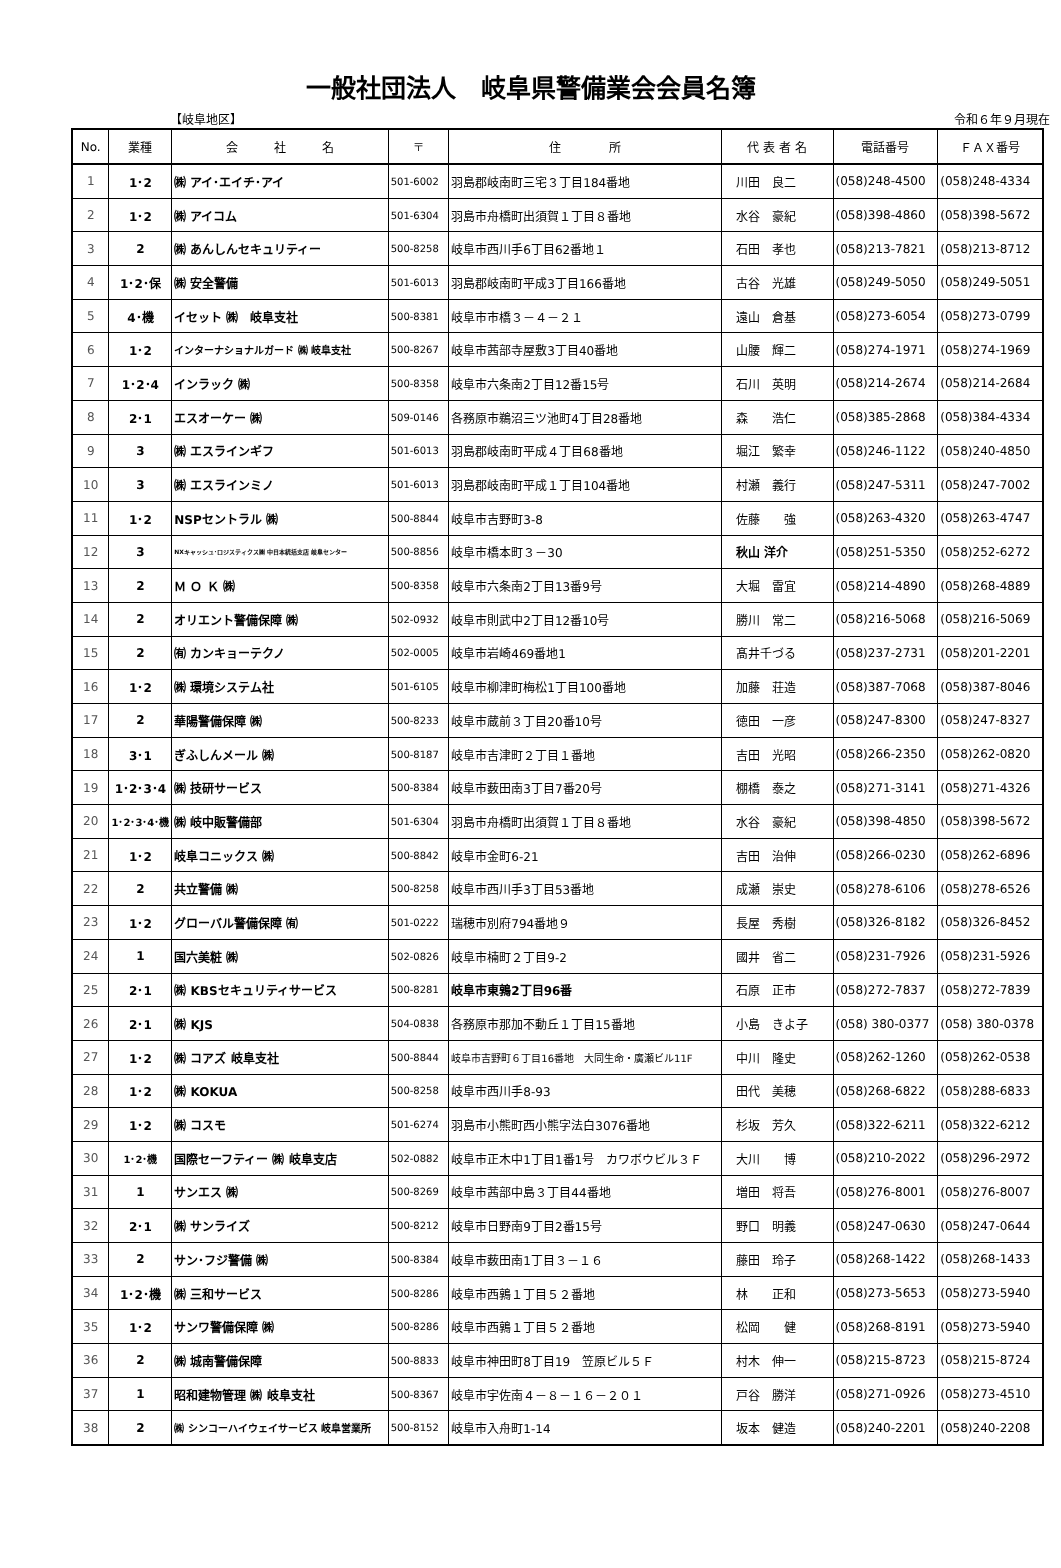一般社団法人　岐阜県警備業会会員名簿
【岐阜地区】 令和６年９月現在
| No. | 業種 | 会 社 名 | 〒 | 住 所 | 代 表 者 名 | 電話番号 | ＦＡＸ番号 |
| --- | --- | --- | --- | --- | --- | --- | --- |
| 1 | 1･2 | ㈱ アイ･エイチ･アイ | 501-6002 | 羽島郡岐南町三宅３丁目184番地 | 川田 良二 | (058)248-4500 | (058)248-4334 |
| 2 | 1･2 | ㈱ アイコム | 501-6304 | 羽島市舟橋町出須賀１丁目８番地 | 水谷 豪紀 | (058)398-4860 | (058)398-5672 |
| 3 | 2 | ㈱ あんしんセキュリティー | 500-8258 | 岐阜市西川手6丁目62番地１ | 石田 孝也 | (058)213-7821 | (058)213-8712 |
| 4 | 1･2･保 | ㈱ 安全警備 | 501-6013 | 羽島郡岐南町平成3丁目166番地 | 古谷 光雄 | (058)249-5050 | (058)249-5051 |
| 5 | 4･機 | イセット ㈱ 岐阜支社 | 500-8381 | 岐阜市市橋３－４－２１ | 遠山 倉基 | (058)273-6054 | (058)273-0799 |
| 6 | 1･2 | インターナショナルガード ㈱ 岐阜支社 | 500-8267 | 岐阜市茜部寺屋敷3丁目40番地 | 山腰 輝二 | (058)274-1971 | (058)274-1969 |
| 7 | 1･2･4 | インラック ㈱ | 500-8358 | 岐阜市六条南2丁目12番15号 | 石川 英明 | (058)214-2674 | (058)214-2684 |
| 8 | 2･1 | エスオーケー ㈱ | 509-0146 | 各務原市鵜沼三ツ池町4丁目28番地 | 森 浩仁 | (058)385-2868 | (058)384-4334 |
| 9 | 3 | ㈱ エスラインギフ | 501-6013 | 羽島郡岐南町平成４丁目68番地 | 堀江 繁幸 | (058)246-1122 | (058)240-4850 |
| 10 | 3 | ㈱ エスラインミノ | 501-6013 | 羽島郡岐南町平成１丁目104番地 | 村瀬 義行 | (058)247-5311 | (058)247-7002 |
| 11 | 1･2 | NSPセントラル ㈱ | 500-8844 | 岐阜市吉野町3-8 | 佐藤 強 | (058)263-4320 | (058)263-4747 |
| 12 | 3 | NXキャッシュ･ロジスティクス㈱ 中日本統括支店 岐阜センター | 500-8856 | 岐阜市橋本町３－30 | 秋山 洋介 | (058)251-5350 | (058)252-6272 |
| 13 | 2 | Ｍ Ｏ Ｋ ㈱ | 500-8358 | 岐阜市六条南2丁目13番9号 | 大堀 雷宜 | (058)214-4890 | (058)268-4889 |
| 14 | 2 | オリエント警備保障 ㈱ | 502-0932 | 岐阜市則武中2丁目12番10号 | 勝川 常二 | (058)216-5068 | (058)216-5069 |
| 15 | 2 | ㈲ カンキョーテクノ | 502-0005 | 岐阜市岩崎469番地1 | 髙井千づる | (058)237-2731 | (058)201-2201 |
| 16 | 1･2 | ㈱ 環境システム社 | 501-6105 | 岐阜市柳津町梅松1丁目100番地 | 加藤 荘造 | (058)387-7068 | (058)387-8046 |
| 17 | 2 | 華陽警備保障 ㈱ | 500-8233 | 岐阜市蔵前３丁目20番10号 | 徳田 一彦 | (058)247-8300 | (058)247-8327 |
| 18 | 3･1 | ぎふしんメール ㈱ | 500-8187 | 岐阜市吉津町２丁目１番地 | 吉田 光昭 | (058)266-2350 | (058)262-0820 |
| 19 | 1･2･3･4 | ㈱ 技研サービス | 500-8384 | 岐阜市薮田南3丁目7番20号 | 棚橋 泰之 | (058)271-3141 | (058)271-4326 |
| 20 | 1･2･3･4･機 | ㈱ 岐中販警備部 | 501-6304 | 羽島市舟橋町出須賀１丁目８番地 | 水谷 豪紀 | (058)398-4850 | (058)398-5672 |
| 21 | 1･2 | 岐阜コニックス ㈱ | 500-8842 | 岐阜市金町6-21 | 吉田 治伸 | (058)266-0230 | (058)262-6896 |
| 22 | 2 | 共立警備 ㈱ | 500-8258 | 岐阜市西川手3丁目53番地 | 成瀬 崇史 | (058)278-6106 | (058)278-6526 |
| 23 | 1･2 | グローバル警備保障 ㈲ | 501-0222 | 瑞穂市別府794番地９ | 長屋 秀樹 | (058)326-8182 | (058)326-8452 |
| 24 | 1 | 国六美粧 ㈱ | 502-0826 | 岐阜市楠町２丁目9-2 | 國井 省二 | (058)231-7926 | (058)231-5926 |
| 25 | 2･1 | ㈱ KBSセキュリティサービス | 500-8281 | 岐阜市東鶉2丁目96番 | 石原 正市 | (058)272-7837 | (058)272-7839 |
| 26 | 2･1 | ㈱ KJS | 504-0838 | 各務原市那加不動丘１丁目15番地 | 小島 きよ子 | (058) 380-0377 | (058) 380-0378 |
| 27 | 1･2 | ㈱ コアズ 岐阜支社 | 500-8844 | 岐阜市吉野町６丁目16番地 大同生命・廣瀬ビル11F | 中川 隆史 | (058)262-1260 | (058)262-0538 |
| 28 | 1･2 | ㈱ KOKUA | 500-8258 | 岐阜市西川手8-93 | 田代 美穂 | (058)268-6822 | (058)288-6833 |
| 29 | 1･2 | ㈱ コスモ | 501-6274 | 羽島市小熊町西小熊字法白3076番地 | 杉坂 芳久 | (058)322-6211 | (058)322-6212 |
| 30 | 1･2･機 | 国際セーフティー ㈱ 岐阜支店 | 502-0882 | 岐阜市正木中1丁目1番1号 カワボウビル３Ｆ | 大川 博 | (058)210-2022 | (058)296-2972 |
| 31 | 1 | サンエス ㈱ | 500-8269 | 岐阜市茜部中島３丁目44番地 | 増田 将吾 | (058)276-8001 | (058)276-8007 |
| 32 | 2･1 | ㈱ サンライズ | 500-8212 | 岐阜市日野南9丁目2番15号 | 野口 明義 | (058)247-0630 | (058)247-0644 |
| 33 | 2 | サン･フジ警備 ㈱ | 500-8384 | 岐阜市薮田南1丁目３－１６ | 藤田 玲子 | (058)268-1422 | (058)268-1433 |
| 34 | 1･2･機 | ㈱ 三和サービス | 500-8286 | 岐阜市西鶉１丁目５２番地 | 林 正和 | (058)273-5653 | (058)273-5940 |
| 35 | 1･2 | サンワ警備保障 ㈱ | 500-8286 | 岐阜市西鶉１丁目５２番地 | 松岡 健 | (058)268-8191 | (058)273-5940 |
| 36 | 2 | ㈱ 城南警備保障 | 500-8833 | 岐阜市神田町8丁目19 笠原ビル５Ｆ | 村木 伸一 | (058)215-8723 | (058)215-8724 |
| 37 | 1 | 昭和建物管理 ㈱ 岐阜支社 | 500-8367 | 岐阜市宇佐南４－８－１６－２０１ | 戸谷 勝洋 | (058)271-0926 | (058)273-4510 |
| 38 | 2 | ㈱ シンコーハイウェイサービス 岐阜営業所 | 500-8152 | 岐阜市入舟町1-14 | 坂本 健造 | (058)240-2201 | (058)240-2208 |